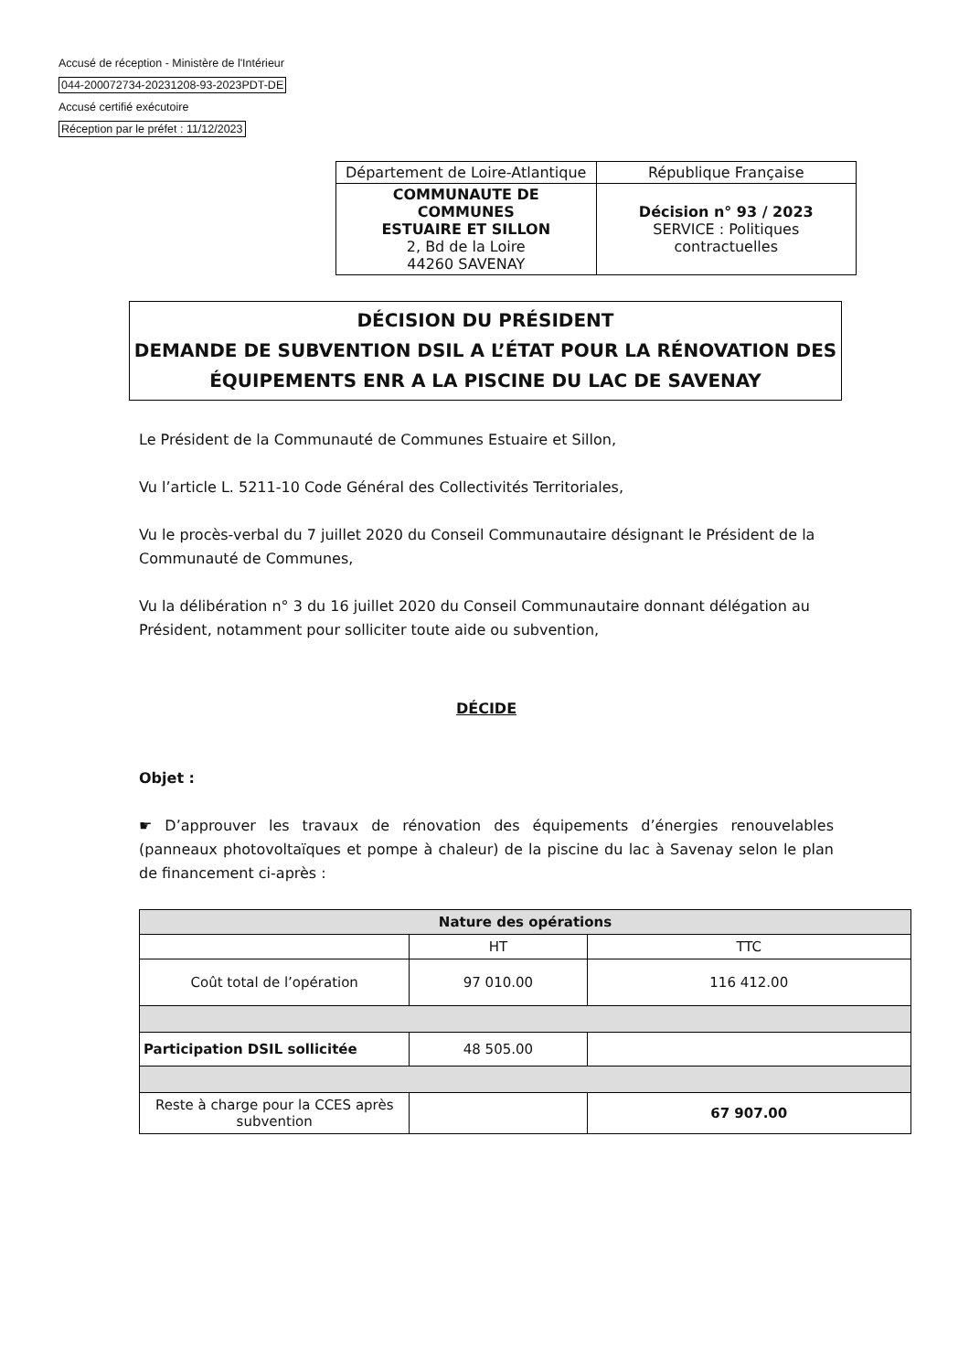Accusé de réception - Ministère de l'Intérieur
044-200072734-20231208-93-2023PDT-DE
Accusé certifié exécutoire
Réception par le préfet : 11/12/2023
| Département de Loire-Atlantique | République Française |
| COMMUNAUTE DE COMMUNES ESTUAIRE ET SILLON 2, Bd de la Loire 44260 SAVENAY | Décision n° 93 / 2023 SERVICE : Politiques contractuelles |
DÉCISION DU PRÉSIDENT
DEMANDE DE SUBVENTION DSIL A L’ÉTAT POUR LA RÉNOVATION DES ÉQUIPEMENTS ENR A LA PISCINE DU LAC DE SAVENAY
Le Président de la Communauté de Communes Estuaire et Sillon,
Vu l’article L. 5211-10 Code Général des Collectivités Territoriales,
Vu le procès-verbal du 7 juillet 2020 du Conseil Communautaire désignant le Président de la Communauté de Communes,
Vu la délibération n° 3 du 16 juillet 2020 du Conseil Communautaire donnant délégation au Président, notamment pour solliciter toute aide ou subvention,
DÉCIDE
Objet :
☛ D’approuver les travaux de rénovation des équipements d’énergies renouvelables (panneaux photovoltaïques et pompe à chaleur) de la piscine du lac à Savenay selon le plan de financement ci-après :
| Nature des opérations | | |
| --- | --- | --- |
| | HT | TTC |
| Coût total de l’opération | 97 010.00 | 116 412.00 |
| Participation DSIL sollicitée | 48 505.00 | |
| Reste à charge pour la CCES après subvention | | 67 907.00 |